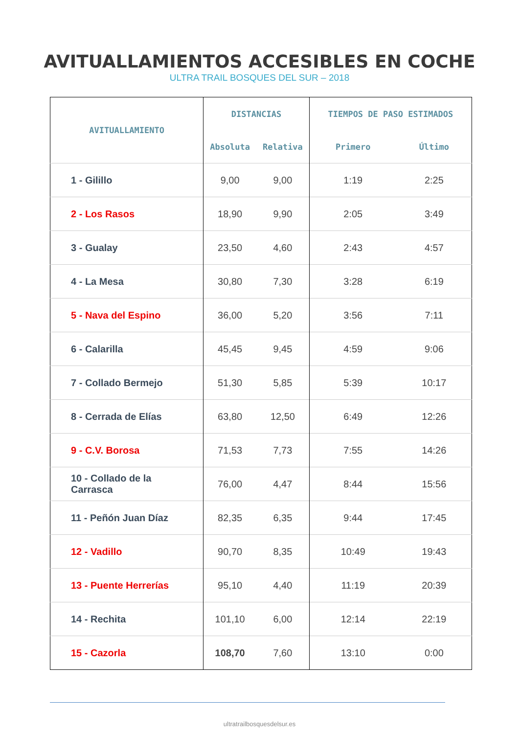AVITUALLAMIENTOS ACCESIBLES EN COCHE
ULTRA TRAIL BOSQUES DEL SUR – 2018
| AVITUALLAMIENTO | DISTANCIAS | | TIEMPOS DE PASO ESTIMADOS | |
| --- | --- | --- | --- | --- |
| | Absoluta | Relativa | Primero | Último |
| 1 - Gilillo | 9,00 | 9,00 | 1:19 | 2:25 |
| 2 - Los Rasos | 18,90 | 9,90 | 2:05 | 3:49 |
| 3 - Gualay | 23,50 | 4,60 | 2:43 | 4:57 |
| 4 - La Mesa | 30,80 | 7,30 | 3:28 | 6:19 |
| 5 - Nava del Espino | 36,00 | 5,20 | 3:56 | 7:11 |
| 6 - Calarilla | 45,45 | 9,45 | 4:59 | 9:06 |
| 7 - Collado Bermejo | 51,30 | 5,85 | 5:39 | 10:17 |
| 8 - Cerrada de Elías | 63,80 | 12,50 | 6:49 | 12:26 |
| 9 - C.V. Borosa | 71,53 | 7,73 | 7:55 | 14:26 |
| 10 - Collado de la Carrasca | 76,00 | 4,47 | 8:44 | 15:56 |
| 11 - Peñón Juan Díaz | 82,35 | 6,35 | 9:44 | 17:45 |
| 12 - Vadillo | 90,70 | 8,35 | 10:49 | 19:43 |
| 13 - Puente Herrerías | 95,10 | 4,40 | 11:19 | 20:39 |
| 14 - Rechita | 101,10 | 6,00 | 12:14 | 22:19 |
| 15 - Cazorla | 108,70 | 7,60 | 13:10 | 0:00 |
ultratrailbosquesdelsur.es